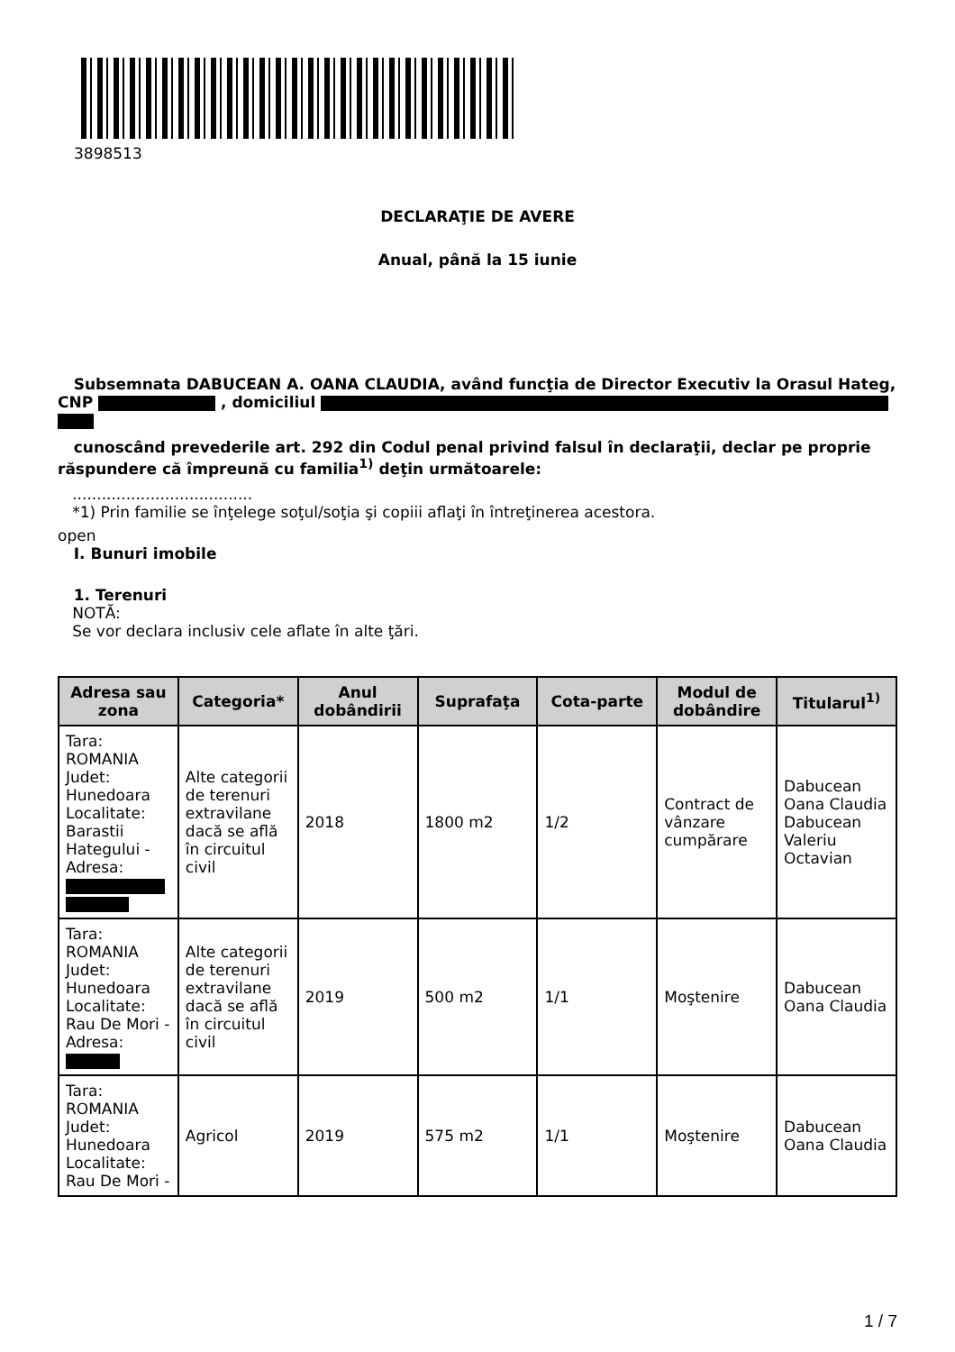3898513
DECLARAŢIE DE AVERE
Anual, până la 15 iunie
Subsemnata DABUCEAN A. OANA CLAUDIA, având funcţia de Director Executiv la Orasul Hateg, CNP , domiciliul
cunoscând prevederile art. 292 din Codul penal privind falsul în declaraţii, declar pe proprie răspundere că împreună cu familia<sup>1)</sup> deţin următoarele:
.....................................
*1) Prin familie se înţelege soţul/soţia şi copiii aflaţi în întreţinerea acestora.
open
I. Bunuri imobile
1. Terenuri
NOTĂ:
Se vor declara inclusiv cele aflate în alte ţări.
| Adresa sau zona | Categoria* | Anul dobândirii | Suprafaţa | Cota-parte | Modul de dobândire | Titularul<sup>1)</sup> |
| --- | --- | --- | --- | --- | --- | --- |
| Tara: ROMANIA Judet: Hunedoara Localitate: Barastii Hategului - Adresa: | Alte categorii de terenuri extravilane dacă se află în circuitul civil | 2018 | 1800 m2 | 1/2 | Contract de vânzare cumpărare | Dabucean Oana Claudia Dabucean Valeriu Octavian |
| Tara: ROMANIA Judet: Hunedoara Localitate: Rau De Mori - Adresa: | Alte categorii de terenuri extravilane dacă se află în circuitul civil | 2019 | 500 m2 | 1/1 | Moştenire | Dabucean Oana Claudia |
| Tara: ROMANIA Judet: Hunedoara Localitate: Rau De Mori - | Agricol | 2019 | 575 m2 | 1/1 | Moştenire | Dabucean Oana Claudia |
1 / 7